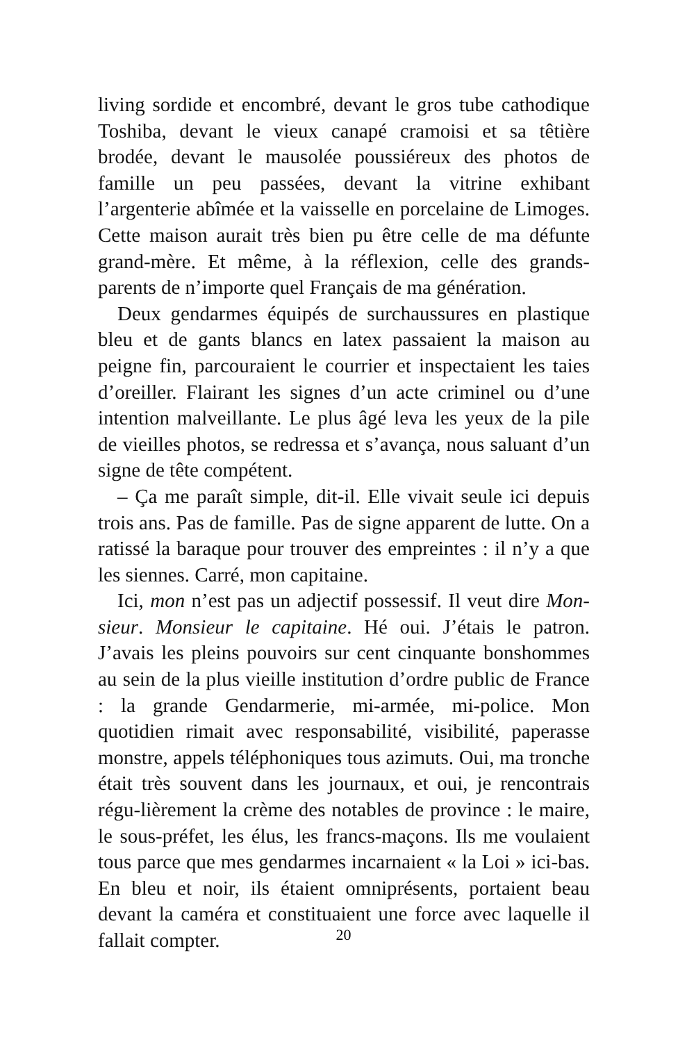living sordide et encombré, devant le gros tube cathodique Toshiba, devant le vieux canapé cramoisi et sa têtière brodée, devant le mausolée poussiéreux des photos de famille un peu passées, devant la vitrine exhibant l’argenterie abîmée et la vaisselle en porcelaine de Limoges. Cette maison aurait très bien pu être celle de ma défunte grand-mère. Et même, à la réflexion, celle des grands-parents de n’importe quel Français de ma génération.
Deux gendarmes équipés de surchaussures en plastique bleu et de gants blancs en latex passaient la maison au peigne fin, parcouraient le courrier et inspectaient les taies d’oreiller. Flairant les signes d’un acte criminel ou d’une intention malveillante. Le plus âgé leva les yeux de la pile de vieilles photos, se redressa et s’avança, nous saluant d’un signe de tête compétent.
– Ça me paraît simple, dit-il. Elle vivait seule ici depuis trois ans. Pas de famille. Pas de signe apparent de lutte. On a ratissé la baraque pour trouver des empreintes : il n’y a que les siennes. Carré, mon capitaine.
Ici, mon n’est pas un adjectif possessif. Il veut dire Mon-sieur. Monsieur le capitaine. Hé oui. J’étais le patron. J’avais les pleins pouvoirs sur cent cinquante bonshommes au sein de la plus vieille institution d’ordre public de France : la grande Gendarmerie, mi-armée, mi-police. Mon quotidien rimait avec responsabilité, visibilité, paperasse monstre, appels téléphoniques tous azimuts. Oui, ma tronche était très souvent dans les journaux, et oui, je rencontrais régu-lièrement la crème des notables de province : le maire, le sous-préfet, les élus, les francs-maçons. Ils me voulaient tous parce que mes gendarmes incarnaient « la Loi » ici-bas. En bleu et noir, ils étaient omniprésents, portaient beau devant la caméra et constituaient une force avec laquelle il fallait compter.
20